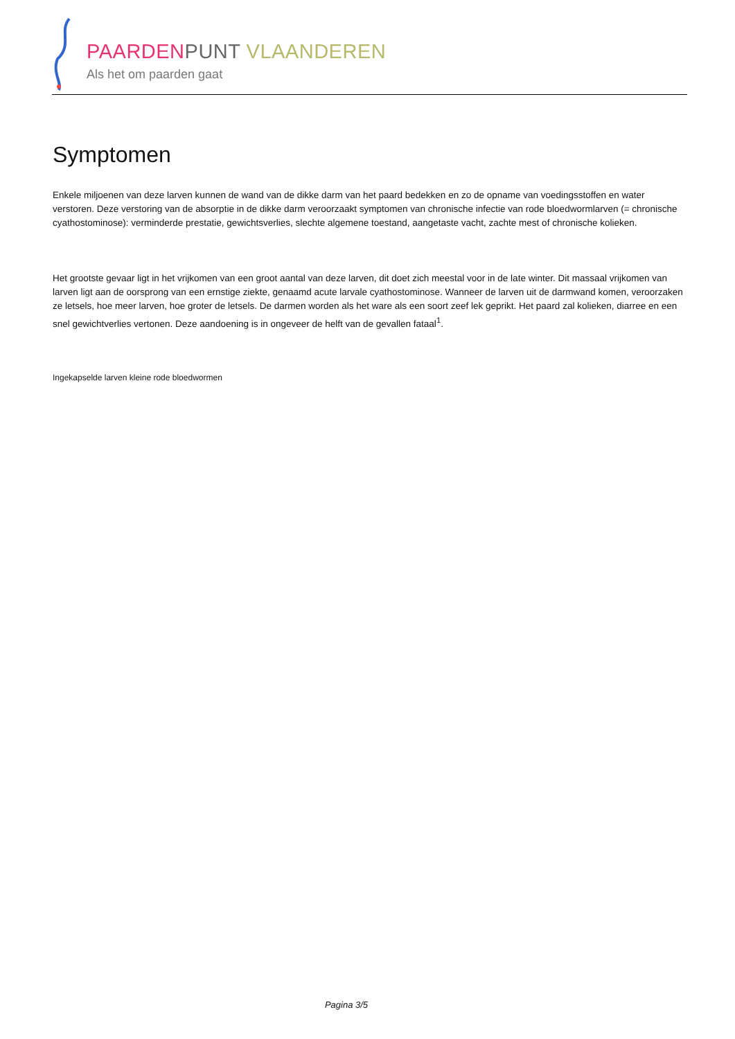PAARDEN PUNT VLAANDEREN
Als het om paarden gaat
Symptomen
Enkele miljoenen van deze larven kunnen de wand van de dikke darm van het paard bedekken en zo de opname van voedingsstoffen en water verstoren. Deze verstoring van de absorptie in de dikke darm veroorzaakt symptomen van chronische infectie van rode bloedwormlarven (= chronische cyathostominose): verminderde prestatie, gewichtsverlies, slechte algemene toestand, aangetaste vacht, zachte mest of chronische kolieken.
Het grootste gevaar ligt in het vrijkomen van een groot aantal van deze larven, dit doet zich meestal voor in de late winter. Dit massaal vrijkomen van larven ligt aan de oorsprong van een ernstige ziekte, genaamd acute larvale cyathostominose. Wanneer de larven uit de darmwand komen, veroorzaken ze letsels, hoe meer larven, hoe groter de letsels. De darmen worden als het ware als een soort zeef lek geprikt. Het paard zal kolieken, diarree en een snel gewichtverlies vertonen. Deze aandoening is in ongeveer de helft van de gevallen fataal<sup>1</sup>.
Ingekapselde larven kleine rode bloedwormen
Pagina 3/5